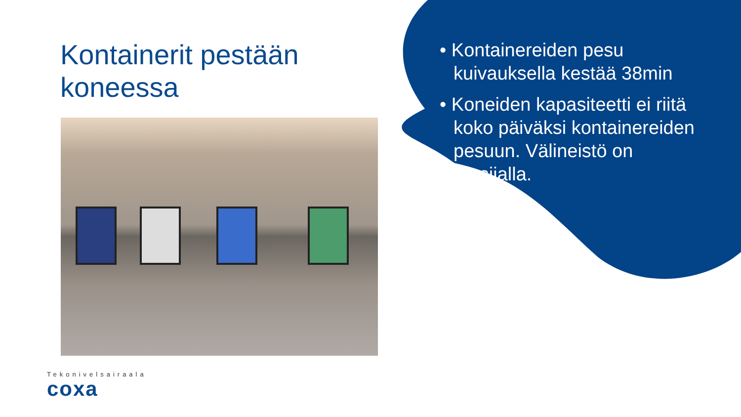Kontainerit pestään
koneessa
• Kontainereiden pesu kuivauksella kestää 38min
• Koneiden kapasiteetti ei riitä koko päiväksi kontainereiden pesuun. Välineistö on etusijalla.
Tekonivelsairaala
coxa